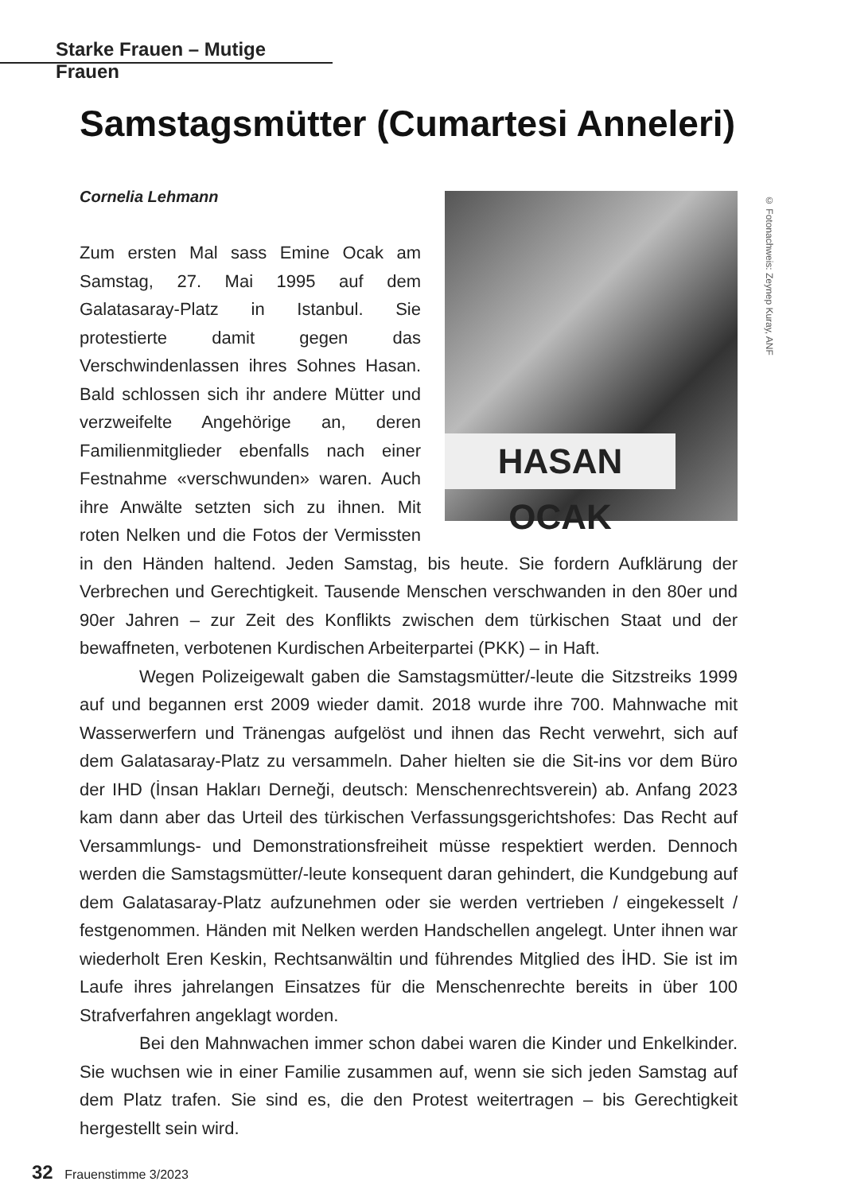Starke Frauen – Mutige Frauen
Samstagsmütter (Cumartesi Anneleri)
Cornelia Lehmann
© Fotonachweis: Zeynep Kuray, ANF
HASAN OCAK
Zum ersten Mal sass Emine Ocak am Samstag, 27. Mai 1995 auf dem Galatasaray-Platz in Istanbul. Sie protestierte damit gegen das Verschwindenlassen ihres Sohnes Hasan. Bald schlossen sich ihr andere Mütter und verzweifelte Angehörige an, deren Familienmitglieder ebenfalls nach einer Festnahme «verschwunden» waren. Auch ihre Anwälte setzten sich zu ihnen. Mit roten Nelken und die Fotos der Vermissten in den Händen haltend. Jeden Samstag, bis heute. Sie fordern Aufklärung der Verbrechen und Gerechtigkeit. Tausende Menschen verschwanden in den 80er und 90er Jahren – zur Zeit des Konflikts zwischen dem türkischen Staat und der bewaffneten, verbotenen Kurdischen Arbeiterpartei (PKK) – in Haft.
Wegen Polizeigewalt gaben die Samstagsmütter/-leute die Sitzstreiks 1999 auf und begannen erst 2009 wieder damit. 2018 wurde ihre 700. Mahnwache mit Wasserwerfern und Tränengas aufgelöst und ihnen das Recht verwehrt, sich auf dem Galatasaray-Platz zu versammeln. Daher hielten sie die Sit-ins vor dem Büro der IHD (İnsan Hakları Derneği, deutsch: Menschenrechtsverein) ab. Anfang 2023 kam dann aber das Urteil des türkischen Verfassungsgerichtshofes: Das Recht auf Versammlungs- und Demonstrationsfreiheit müsse respektiert werden. Dennoch werden die Samstagsmütter/-leute konsequent daran gehindert, die Kundgebung auf dem Galatasaray-Platz aufzunehmen oder sie werden vertrieben / eingekesselt / festgenommen. Händen mit Nelken werden Handschellen angelegt. Unter ihnen war wiederholt Eren Keskin, Rechtsanwältin und führendes Mitglied des İHD. Sie ist im Laufe ihres jahrelangen Einsatzes für die Menschenrechte bereits in über 100 Strafverfahren angeklagt worden.
Bei den Mahnwachen immer schon dabei waren die Kinder und Enkelkinder. Sie wuchsen wie in einer Familie zusammen auf, wenn sie sich jeden Samstag auf dem Platz trafen. Sie sind es, die den Protest weitertragen – bis Gerechtigkeit hergestellt sein wird.
32 Frauenstimme 3/2023